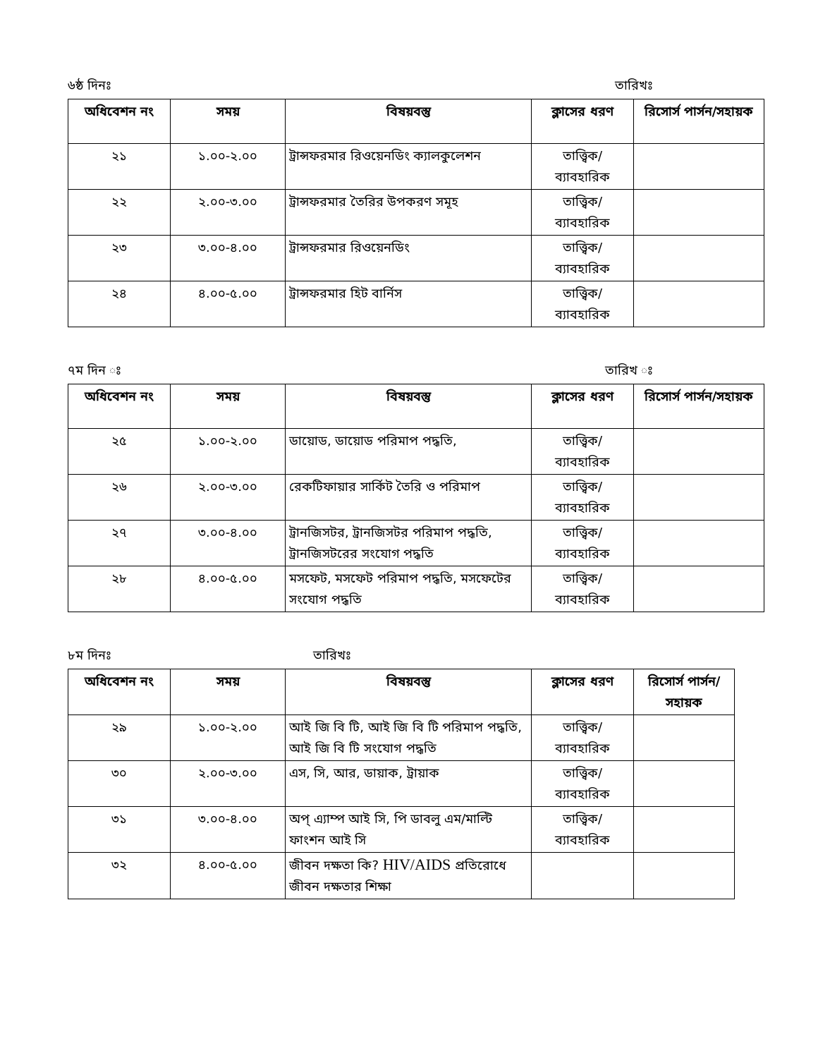৬ষ্ঠ দিনঃ তারিখঃ
| অধিবেশন নং | সময় | বিষয়বস্তু | ক্লাসের ধরণ | রিসোর্স পার্সন/সহায়ক |
| --- | --- | --- | --- | --- |
| ২১ | ১.০০-২.০০ | ট্রান্সফরমার রিওয়েনডিং ক্যালকুলেশন | তাত্ত্বিক/ ব্যাবহারিক | |
| ২২ | ২.০০-৩.০০ | ট্রান্সফরমার তৈরির উপকরণ সমূহ | তাত্ত্বিক/ ব্যাবহারিক | |
| ২৩ | ৩.০০-৪.০০ | ট্রান্সফরমার রিওয়েনডিং | তাত্ত্বিক/ ব্যাবহারিক | |
| ২৪ | ৪.০০-৫.০০ | ট্রান্সফরমার হিট বার্নিস | তাত্ত্বিক/ ব্যাবহারিক | |
৭ম দিন ঃ তারিখ ঃ
| অধিবেশন নং | সময় | বিষয়বস্তু | ক্লাসের ধরণ | রিসোর্স পার্সন/সহায়ক |
| --- | --- | --- | --- | --- |
| ২৫ | ১.০০-২.০০ | ডায়োড, ডায়োড পরিমাপ পদ্ধতি, | তাত্ত্বিক/ ব্যাবহারিক | |
| ২৬ | ২.০০-৩.০০ | রেকটিফায়ার সার্কিট তৈরি ও পরিমাপ | তাত্ত্বিক/ ব্যাবহারিক | |
| ২৭ | ৩.০০-৪.০০ | ট্রানজিসটর, ট্রানজিসটর পরিমাপ পদ্ধতি, ট্রানজিসটরের সংযোগ পদ্ধতি | তাত্ত্বিক/ ব্যাবহারিক | |
| ২৮ | ৪.০০-৫.০০ | মসফেট, মসফেট পরিমাপ পদ্ধতি, মসফেটের সংযোগ পদ্ধতি | তাত্ত্বিক/ ব্যাবহারিক | |
৮ম দিনঃ তারিখঃ
| অধিবেশন নং | সময় | বিষয়বস্তু | ক্লাসের ধরণ | রিসোর্স পার্সন/সহায়ক |
| --- | --- | --- | --- | --- |
| ২৯ | ১.০০-২.০০ | আই জি বি টি, আই জি বি টি পরিমাপ পদ্ধতি, আই জি বি টি সংযোগ পদ্ধতি | তাত্ত্বিক/ ব্যাবহারিক | |
| ৩০ | ২.০০-৩.০০ | এস, সি, আর, ডায়াক, ট্রায়াক | তাত্ত্বিক/ ব্যাবহারিক | |
| ৩১ | ৩.০০-৪.০০ | অপ্ এ্যাম্প আই সি, পি ডাবলু এম/মাল্টি ফাংশন আই সি | তাত্ত্বিক/ ব্যাবহারিক | |
| ৩২ | ৪.০০-৫.০০ | জীবন দক্ষতা কি? HIV/AIDS প্রতিরোধে জীবন দক্ষতার শিক্ষা | | |